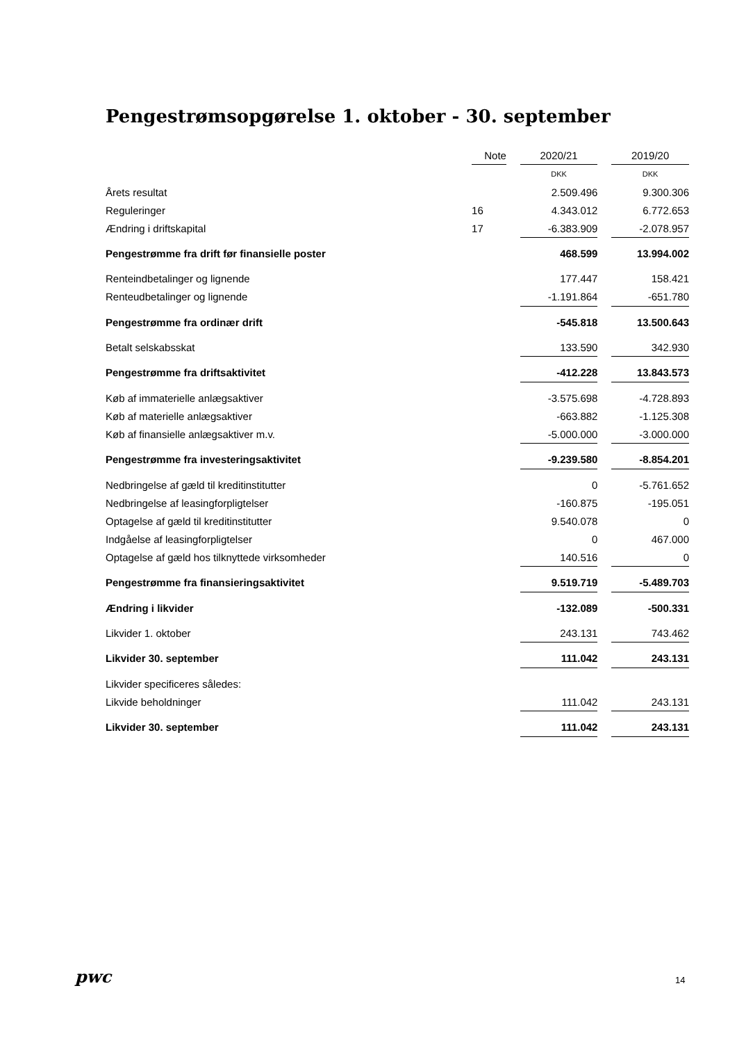Pengestrømsopgørelse 1. oktober - 30. september
| | Note | | 2020/21 | | 2019/20 |
| --- | --- | --- | --- | --- | --- |
| | | | DKK | | DKK |
| Årets resultat | | | 2.509.496 | | 9.300.306 |
| Reguleringer | 16 | | 4.343.012 | | 6.772.653 |
| Ændring i driftskapital | 17 | | -6.383.909 | | -2.078.957 |
| Pengestrømme fra drift før finansielle poster | | | 468.599 | | 13.994.002 |
| Renteindbetalinger og lignende | | | 177.447 | | 158.421 |
| Renteudbetalinger og lignende | | | -1.191.864 | | -651.780 |
| Pengestrømme fra ordinær drift | | | -545.818 | | 13.500.643 |
| Betalt selskabsskat | | | 133.590 | | 342.930 |
| Pengestrømme fra driftsaktivitet | | | -412.228 | | 13.843.573 |
| Køb af immaterielle anlægsaktiver | | | -3.575.698 | | -4.728.893 |
| Køb af materielle anlægsaktiver | | | -663.882 | | -1.125.308 |
| Køb af finansielle anlægsaktiver m.v. | | | -5.000.000 | | -3.000.000 |
| Pengestrømme fra investeringsaktivitet | | | -9.239.580 | | -8.854.201 |
| Nedbringelse af gæld til kreditinstitutter | | | 0 | | -5.761.652 |
| Nedbringelse af leasingforpligtelser | | | -160.875 | | -195.051 |
| Optagelse af gæld til kreditinstitutter | | | 9.540.078 | | 0 |
| Indgåelse af leasingforpligtelser | | | 0 | | 467.000 |
| Optagelse af gæld hos tilknyttede virksomheder | | | 140.516 | | 0 |
| Pengestrømme fra finansieringsaktivitet | | | 9.519.719 | | -5.489.703 |
| Ændring i likvider | | | -132.089 | | -500.331 |
| Likvider 1. oktober | | | 243.131 | | 743.462 |
| Likvider 30. september | | | 111.042 | | 243.131 |
| Likvider specificeres således: | | | | | |
| Likvide beholdninger | | | 111.042 | | 243.131 |
| Likvider 30. september | | | 111.042 | | 243.131 |
pwc 14